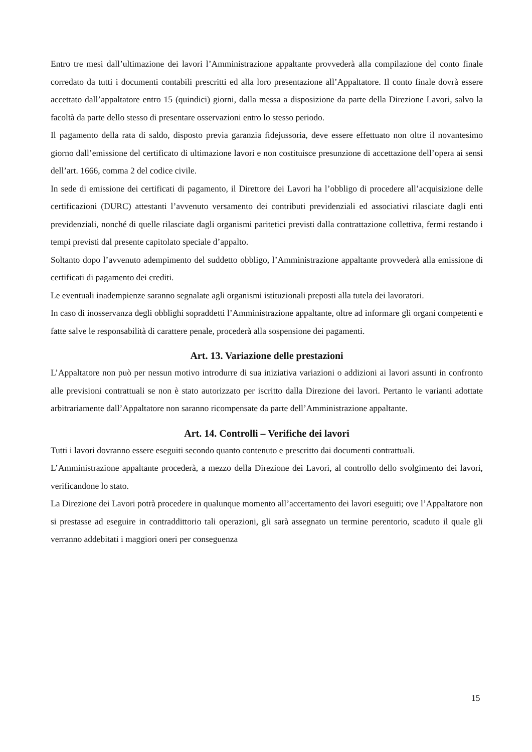Entro tre mesi dall’ultimazione dei lavori l’Amministrazione appaltante provvederà alla compilazione del conto finale corredato da tutti i documenti contabili prescritti ed alla loro presentazione all’Appaltatore. Il conto finale dovrà essere accettato dall’appaltatore entro 15 (quindici) giorni, dalla messa a disposizione da parte della Direzione Lavori, salvo la facoltà da parte dello stesso di presentare osservazioni entro lo stesso periodo.
Il pagamento della rata di saldo, disposto previa garanzia fidejussoria, deve essere effettuato non oltre il novantesimo giorno dall’emissione del certificato di ultimazione lavori e non costituisce presunzione di accettazione dell’opera ai sensi dell’art. 1666, comma 2 del codice civile.
In sede di emissione dei certificati di pagamento, il Direttore dei Lavori ha l’obbligo di procedere all’acquisizione delle certificazioni (DURC) attestanti l’avvenuto versamento dei contributi previdenziali ed associativi rilasciate dagli enti previdenziali, nonché di quelle rilasciate dagli organismi paritetici previsti dalla contrattazione collettiva, fermi restando i tempi previsti dal presente capitolato speciale d’appalto.
Soltanto dopo l’avvenuto adempimento del suddetto obbligo, l’Amministrazione appaltante provvederà alla emissione di certificati di pagamento dei crediti.
Le eventuali inadempienze saranno segnalate agli organismi istituzionali preposti alla tutela dei lavoratori.
In caso di inosservanza degli obblighi sopraddetti l’Amministrazione appaltante, oltre ad informare gli organi competenti e fatte salve le responsabilità di carattere penale, procederà alla sospensione dei pagamenti.
Art. 13. Variazione delle prestazioni
L’Appaltatore non può per nessun motivo introdurre di sua iniziativa variazioni o addizioni ai lavori assunti in confronto alle previsioni contrattuali se non è stato autorizzato per iscritto dalla Direzione dei lavori. Pertanto le varianti adottate arbitrariamente dall’Appaltatore non saranno ricompensate da parte dell’Amministrazione appaltante.
Art. 14. Controlli – Verifiche dei lavori
Tutti i lavori dovranno essere eseguiti secondo quanto contenuto e prescritto dai documenti contrattuali.
L’Amministrazione appaltante procederà, a mezzo della Direzione dei Lavori, al controllo dello svolgimento dei lavori, verificandone lo stato.
La Direzione dei Lavori potrà procedere in qualunque momento all’accertamento dei lavori eseguiti; ove l’Appaltatore non si prestasse ad eseguire in contraddittorio tali operazioni, gli sarà assegnato un termine perentorio, scaduto il quale gli verranno addebitati i maggiori oneri per conseguenza
15